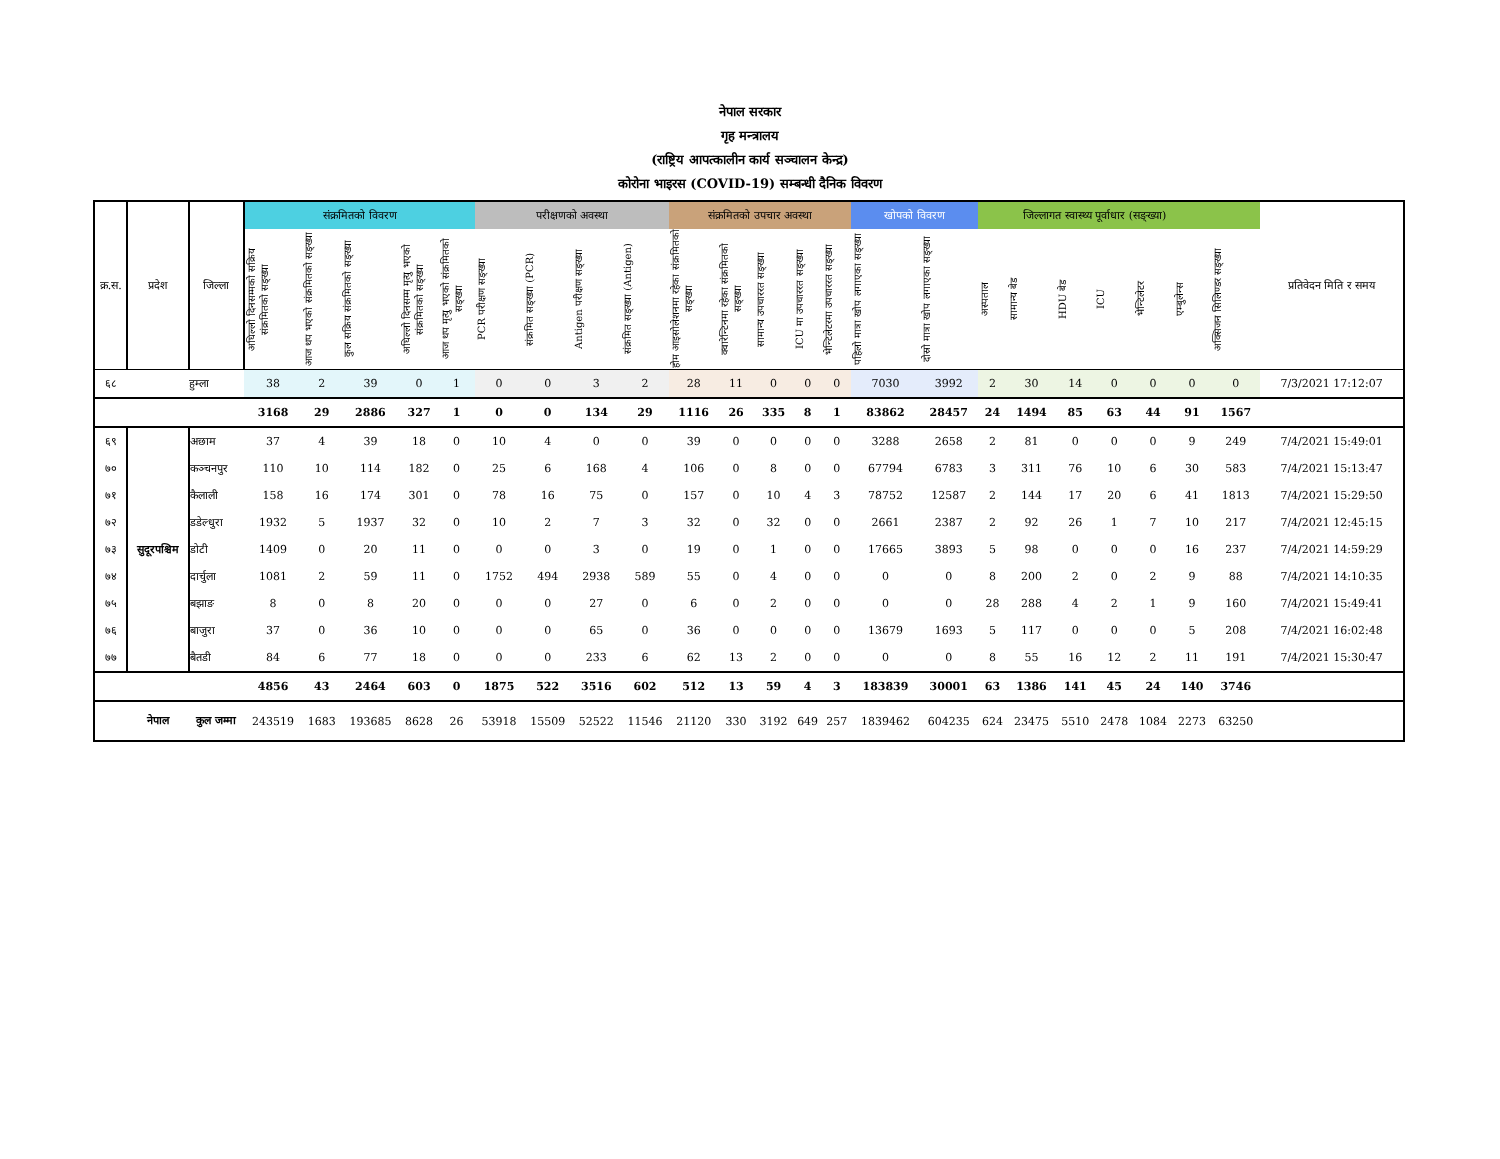नेपाल सरकार
गृह मन्त्रालय
(राष्ट्रिय आपत्कालीन कार्य सञ्चालन केन्द्र)
कोरोना भाइरस (COVID-19) सम्बन्धी दैनिक विवरण
| क्र.स. | प्रदेश | जिल्ला | संक्रमितको विवरण | | | | | परीक्षणको अवस्था | | | | संक्रमितको उपचार अवस्था | | | | | खोपको विवरण | | जिल्लागत स्वास्थ्य पूर्वाधार (सङ्ख्या) | | | | | | | प्रतिवेदन मिति र समय |
| --- | --- | --- | --- | --- | --- | --- | --- | --- | --- | --- | --- | --- | --- | --- | --- | --- | --- | --- | --- | --- | --- | --- | --- | --- | --- | --- |
| | | | अघिल्लो दिनसम्मको सक्रिय संक्रमितको सङ्ख्या | आज थप भएको संक्रमितको सङ्ख्या | कुल सक्रिय संक्रमितको सङ्ख्या | अघिल्लो दिनसम्म मृत्यु भएको संक्रमितको सङ्ख्या | आज थप मृत्यु भएको संक्रमितको सङ्ख्या | PCR परीक्षण सङ्ख्या | संक्रमित सङ्ख्या (PCR) | Antigen परीक्षण सङ्ख्या | संक्रमित सङ्ख्या (Antigen) | होम आइसोलेशनमा रहेका संक्रमितको सङ्ख्या | क्वारेन्टिनमा रहेका संक्रमितको सङ्ख्या | सामान्य उपचाररत सङ्ख्या | ICU मा उपचाररत सङ्ख्या | भेन्टिलेटरमा उपचाररत सङ्ख्या | पहिलो मात्रा खोप लगाएका सङ्ख्या | दोस्रो मात्रा खोप लगाएका सङ्ख्या | अस्पताल | सामान्य बेड | HDU बेड | ICU | भेन्टिलेटर | एम्बुलेन्स | अक्सिजन सिलिण्डर सङ्ख्या | |
| ६८ | | हुम्ला | 38 | 2 | 39 | 0 | 1 | 0 | 0 | 3 | 2 | 28 | 11 | 0 | 0 | 0 | 7030 | 3992 | 2 | 30 | 14 | 0 | 0 | 0 | 0 | 7/3/2021 17:12:07 |
| | | | 3168 | 29 | 2886 | 327 | 1 | 0 | 0 | 134 | 29 | 1116 | 26 | 335 | 8 | 1 | 83862 | 28457 | 24 | 1494 | 85 | 63 | 44 | 91 | 1567 | |
| ६९ | सुदूरपश्चिम | अछाम | 37 | 4 | 39 | 18 | 0 | 10 | 4 | 0 | 0 | 39 | 0 | 0 | 0 | 0 | 3288 | 2658 | 2 | 81 | 0 | 0 | 0 | 9 | 249 | 7/4/2021 15:49:01 |
| ७० | | कञ्चनपुर | 110 | 10 | 114 | 182 | 0 | 25 | 6 | 168 | 4 | 106 | 0 | 8 | 0 | 0 | 67794 | 6783 | 3 | 311 | 76 | 10 | 6 | 30 | 583 | 7/4/2021 15:13:47 |
| ७१ | | कैलाली | 158 | 16 | 174 | 301 | 0 | 78 | 16 | 75 | 0 | 157 | 0 | 10 | 4 | 3 | 78752 | 12587 | 2 | 144 | 17 | 20 | 6 | 41 | 1813 | 7/4/2021 15:29:50 |
| ७२ | | डडेल्धुरा | 1932 | 5 | 1937 | 32 | 0 | 10 | 2 | 7 | 3 | 32 | 0 | 32 | 0 | 0 | 2661 | 2387 | 2 | 92 | 26 | 1 | 7 | 10 | 217 | 7/4/2021 12:45:15 |
| ७३ | | डोटी | 1409 | 0 | 20 | 11 | 0 | 0 | 0 | 3 | 0 | 19 | 0 | 1 | 0 | 0 | 17665 | 3893 | 5 | 98 | 0 | 0 | 0 | 16 | 237 | 7/4/2021 14:59:29 |
| ७४ | | दार्चुला | 1081 | 2 | 59 | 11 | 0 | 1752 | 494 | 2938 | 589 | 55 | 0 | 4 | 0 | 0 | 0 | 0 | 8 | 200 | 2 | 0 | 2 | 9 | 88 | 7/4/2021 14:10:35 |
| ७५ | | बझाङ | 8 | 0 | 8 | 20 | 0 | 0 | 0 | 27 | 0 | 6 | 0 | 2 | 0 | 0 | 0 | 0 | 28 | 288 | 4 | 2 | 1 | 9 | 160 | 7/4/2021 15:49:41 |
| ७६ | | बाजुरा | 37 | 0 | 36 | 10 | 0 | 0 | 0 | 65 | 0 | 36 | 0 | 0 | 0 | 0 | 13679 | 1693 | 5 | 117 | 0 | 0 | 0 | 5 | 208 | 7/4/2021 16:02:48 |
| ७७ | | बैतडी | 84 | 6 | 77 | 18 | 0 | 0 | 0 | 233 | 6 | 62 | 13 | 2 | 0 | 0 | 0 | 0 | 8 | 55 | 16 | 12 | 2 | 11 | 191 | 7/4/2021 15:30:47 |
| | | | 4856 | 43 | 2464 | 603 | 0 | 1875 | 522 | 3516 | 602 | 512 | 13 | 59 | 4 | 3 | 183839 | 30001 | 63 | 1386 | 141 | 45 | 24 | 140 | 3746 | |
| | नेपाल | कुल जम्मा | 243519 | 1683 | 193685 | 8628 | 26 | 53918 | 15509 | 52522 | 11546 | 21120 | 330 | 3192 | 649 | 257 | 1839462 | 604235 | 624 | 23475 | 5510 | 2478 | 1084 | 2273 | 63250 | |